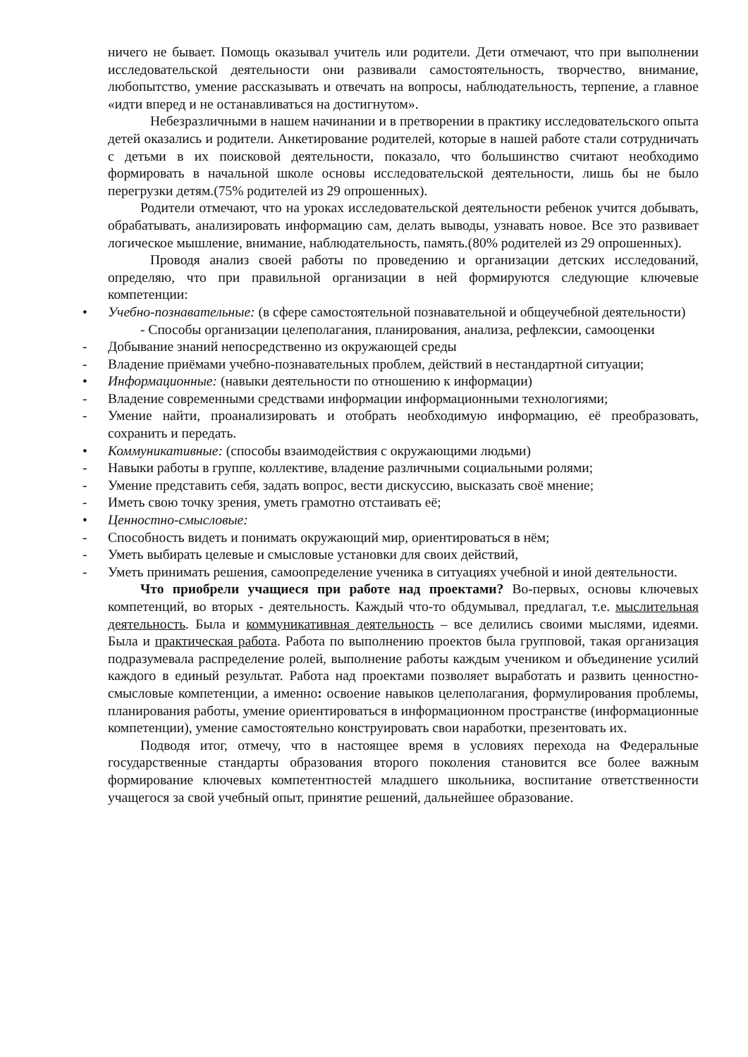ничего не бывает. Помощь оказывал учитель или родители. Дети отмечают, что при выполнении исследовательской деятельности они развивали самостоятельность, творчество, внимание, любопытство, умение рассказывать и отвечать на вопросы, наблюдательность, терпение, а главное «идти вперед и не останавливаться на достигнутом».
Небезразличными в нашем начинании и в претворении в практику исследовательского опыта детей оказались и родители. Анкетирование родителей, которые в нашей работе стали сотрудничать с детьми в их поисковой деятельности, показало, что большинство считают необходимо формировать в начальной школе основы исследовательской деятельности, лишь бы не было перегрузки детям.(75% родителей из 29 опрошенных).
Родители отмечают, что на уроках исследовательской деятельности ребенок учится добывать, обрабатывать, анализировать информацию сам, делать выводы, узнавать новое. Все это развивает логическое мышление, внимание, наблюдательность, память.(80% родителей из 29 опрошенных).
Проводя анализ своей работы по проведению и организации детских исследований, определяю, что при правильной организации в ней формируются следующие ключевые компетенции:
• Учебно-познавательные: (в сфере самостоятельной познавательной и общеучебной деятельности)
- Способы организации целеполагания, планирования, анализа, рефлексии, самооценки
- Добывание знаний непосредственно из окружающей среды
- Владение приёмами учебно-познавательных проблем, действий в нестандартной ситуации;
• Информационные: (навыки деятельности по отношению к информации)
- Владение современными средствами информации информационными технологиями;
- Умение найти, проанализировать и отобрать необходимую информацию, её преобразовать, сохранить и передать.
• Коммуникативные: (способы взаимодействия с окружающими людьми)
- Навыки работы в группе, коллективе, владение различными социальными ролями;
- Умение представить себя, задать вопрос, вести дискуссию, высказать своё мнение;
- Иметь свою точку зрения, уметь грамотно отстаивать её;
• Ценностно-смысловые:
- Способность видеть и понимать окружающий мир, ориентироваться в нём;
- Уметь выбирать целевые и смысловые установки для своих действий,
- Уметь принимать решения, самоопределение ученика в ситуациях учебной и иной деятельности.
Что приобрели учащиеся при работе над проектами? Во-первых, основы ключевых компетенций, во вторых - деятельность. Каждый что-то обдумывал, предлагал, т.е. мыслительная деятельность. Была и коммуникативная деятельность – все делились своими мыслями, идеями. Была и практическая работа. Работа по выполнению проектов была групповой, такая организация подразумевала распределение ролей, выполнение работы каждым учеником и объединение усилий каждого в единый результат. Работа над проектами позволяет выработать и развить ценностно-смысловые компетенции, а именно: освоение навыков целеполагания, формулирования проблемы, планирования работы, умение ориентироваться в информационном пространстве (информационные компетенции), умение самостоятельно конструировать свои наработки, презентовать их.
Подводя итог, отмечу, что в настоящее время в условиях перехода на Федеральные государственные стандарты образования второго поколения становится все более важным формирование ключевых компетентностей младшего школьника, воспитание ответственности учащегося за свой учебный опыт, принятие решений, дальнейшее образование.